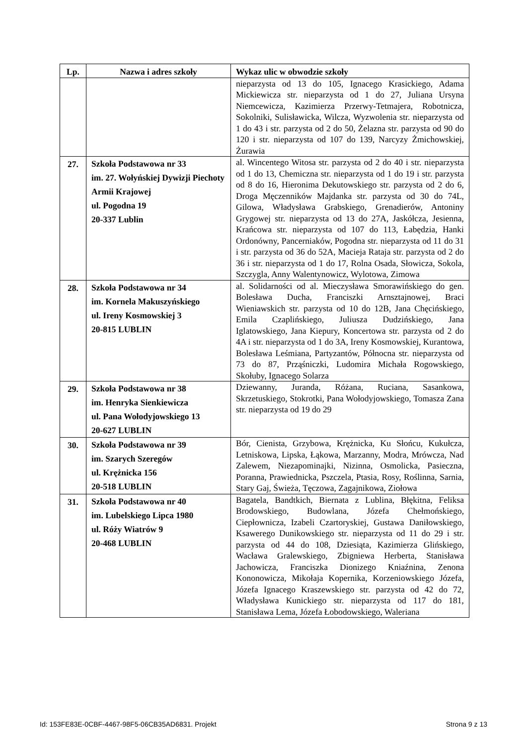| Lp. | Nazwa i adres szkoły | Wykaz ulic w obwodzie szkoły |
| --- | --- | --- |
| | | nieparzysta od 13 do 105, Ignacego Krasickiego, Adama Mickiewicza str. nieparzysta od 1 do 27, Juliana Ursyna Niemcewicza, Kazimierza Przerwy-Tetmajera, Robotnicza, Sokolniki, Sulisławicka, Wilcza, Wyzwolenia str. nieparzysta od 1 do 43 i str. parzysta od 2 do 50, Żelazna str. parzysta od 90 do 120 i str. nieparzysta od 107 do 139, Narcyzy Żmichowskiej, Żurawia |
| 27. | Szkoła Podstawowa nr 33 im. 27. Wołyńskiej Dywizji Piechoty Armii Krajowej ul. Pogodna 19 20-337 Lublin | al. Wincentego Witosa str. parzysta od 2 do 40 i str. nieparzysta od 1 do 13, Chemiczna str. nieparzysta od 1 do 19 i str. parzysta od 8 do 16, Hieronima Dekutowskiego str. parzysta od 2 do 6, Droga Męczenników Majdanka str. parzysta od 30 do 74L, Gilowa, Władysława Grabskiego, Grenadierów, Antoniny Grygowej str. nieparzysta od 13 do 27A, Jaskółcza, Jesienna, Krańcowa str. nieparzysta od 107 do 113, Łabędzia, Hanki Ordonówny, Pancerniaków, Pogodna str. nieparzysta od 11 do 31 i str. parzysta od 36 do 52A, Macieja Rataja str. parzysta od 2 do 36 i str. nieparzysta od 1 do 17, Rolna Osada, Słowicza, Sokola, Szczygla, Anny Walentynowicz, Wylotowa, Zimowa |
| 28. | Szkoła Podstawowa nr 34 im. Kornela Makuszyńskiego ul. Ireny Kosmowskiej 3 20-815 LUBLIN | al. Solidarności od al. Mieczysława Smorawińskiego do gen. Bolesława Ducha, Franciszki Arnsztajnowej, Braci Wieniawskich str. parzysta od 10 do 12B, Jana Chęcińskiego, Emila Czaplińskiego, Juliusza Dudzińskiego, Jana Iglatowskiego, Jana Kiepury, Koncertowa str. parzysta od 2 do 4A i str. nieparzysta od 1 do 3A, Ireny Kosmowskiej, Kurantowa, Bolesława Leśmiana, Partyzantów, Północna str. nieparzysta od 73 do 87, Prząśniczki, Ludomira Michała Rogowskiego, Skołuby, Ignacego Solarza |
| 29. | Szkoła Podstawowa nr 38 im. Henryka Sienkiewicza ul. Pana Wołodyjowskiego 13 20-627 LUBLIN | Dziewanny, Juranda, Różana, Ruciana, Sasankowa, Skrzetuskiego, Stokrotki, Pana Wołodyjowskiego, Tomasza Zana str. nieparzysta od 19 do 29 |
| 30. | Szkoła Podstawowa nr 39 im. Szarych Szeregów ul. Krężnicka 156 20-518 LUBLIN | Bór, Cienista, Grzybowa, Krężnicka, Ku Słońcu, Kukułcza, Letniskowa, Lipska, Łąkowa, Marzanny, Modra, Mrówcza, Nad Zalewem, Niezapominajki, Nizinna, Osmolicka, Pasieczna, Poranna, Prawiednicka, Pszczela, Ptasia, Rosy, Roślinna, Sarnia, Stary Gaj, Świeża, Tęczowa, Zagajnikowa, Ziołowa |
| 31. | Szkoła Podstawowa nr 40 im. Lubelskiego Lipca 1980 ul. Róży Wiatrów 9 20-468 LUBLIN | Bagatela, Bandtkich, Biernata z Lublina, Błękitna, Feliksa Brodowskiego, Budowlana, Józefa Chełmońskiego, Ciepłownicza, Izabeli Czartoryskiej, Gustawa Daniłowskiego, Ksawerego Dunikowskiego str. nieparzysta od 11 do 29 i str. parzysta od 44 do 108, Dziesiąta, Kazimierza Glińskiego, Wacława Gralewskiego, Zbigniewa Herberta, Stanisława Jachowicza, Franciszka Dionizego Kniaźnina, Zenona Kononowicza, Mikołaja Kopernika, Korzeniowskiego Józefa, Józefa Ignacego Kraszewskiego str. parzysta od 42 do 72, Władysława Kunickiego str. nieparzysta od 117 do 181, Stanisława Lema, Józefa Łobodowskiego, Waleriana |
Id: 153FE83E-0CBF-4467-98F5-06CB35AD6831. Projekt Strona 9 z 13